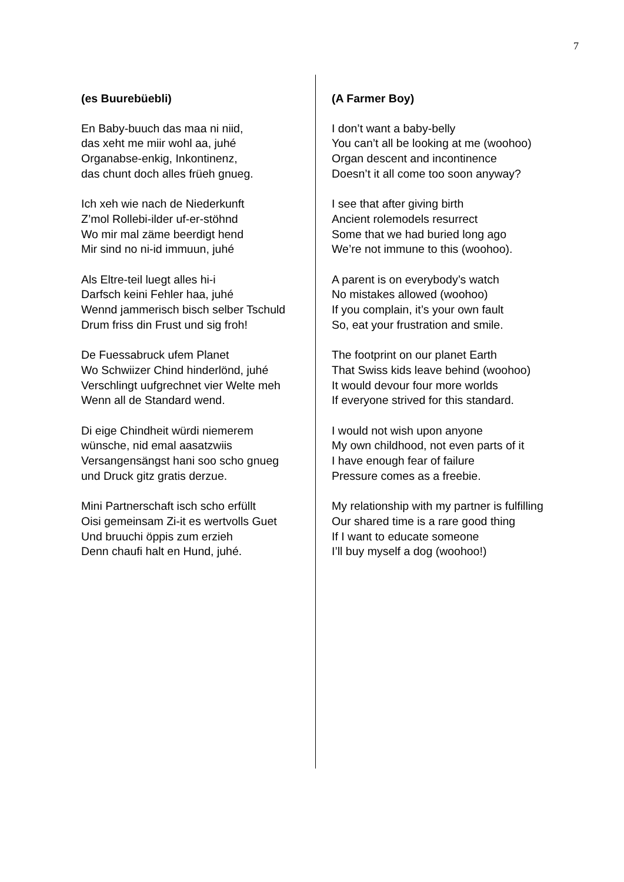7
(es Buurebüebli)
En Baby-buuch das maa ni niid,
das xeht me miir wohl aa, juhé
Organabse-enkig, Inkontinenz,
das chunt doch alles früeh gnueg.
Ich xeh wie nach de Niederkunft
Z’mol Rollebi-ilder uf-er-stöhnd
Wo mir mal zäme beerdigt hend
Mir sind no ni-id immuun, juhé
Als Eltre-teil luegt alles hi-i
Darfsch keini Fehler haa, juhé
Wennd jammerisch bisch selber Tschuld
Drum friss din Frust und sig froh!
De Fuessabruck ufem Planet
Wo Schwiizer Chind hinderlönd, juhé
Verschlingt uufgrechnet vier Welte meh
Wenn all de Standard wend.
Di eige Chindheit würdi niemerem
wünsche, nid emal aasatzwiis
Versangensängst hani soo scho gnueg
und Druck gitz gratis derzue.
Mini Partnerschaft isch scho erfüllt
Oisi gemeinsam Zi-it es wertvolls Guet
Und bruuchi öppis zum erzieh
Denn chaufi halt en Hund, juhé.
(A Farmer Boy)
I don’t want a baby-belly
You can’t all be looking at me (woohoo)
Organ descent and incontinence
Doesn’t it all come too soon anyway?
I see that after giving birth
Ancient rolemodels resurrect
Some that we had buried long ago
We’re not immune to this (woohoo).
A parent is on everybody’s watch
No mistakes allowed (woohoo)
If you complain, it’s your own fault
So, eat your frustration and smile.
The footprint on our planet Earth
That Swiss kids leave behind (woohoo)
It would devour four more worlds
If everyone strived for this standard.
I would not wish upon anyone
My own childhood, not even parts of it
I have enough fear of failure
Pressure comes as a freebie.
My relationship with my partner is fulfilling
Our shared time is a rare good thing
If I want to educate someone
I’ll buy myself a dog (woohoo!)